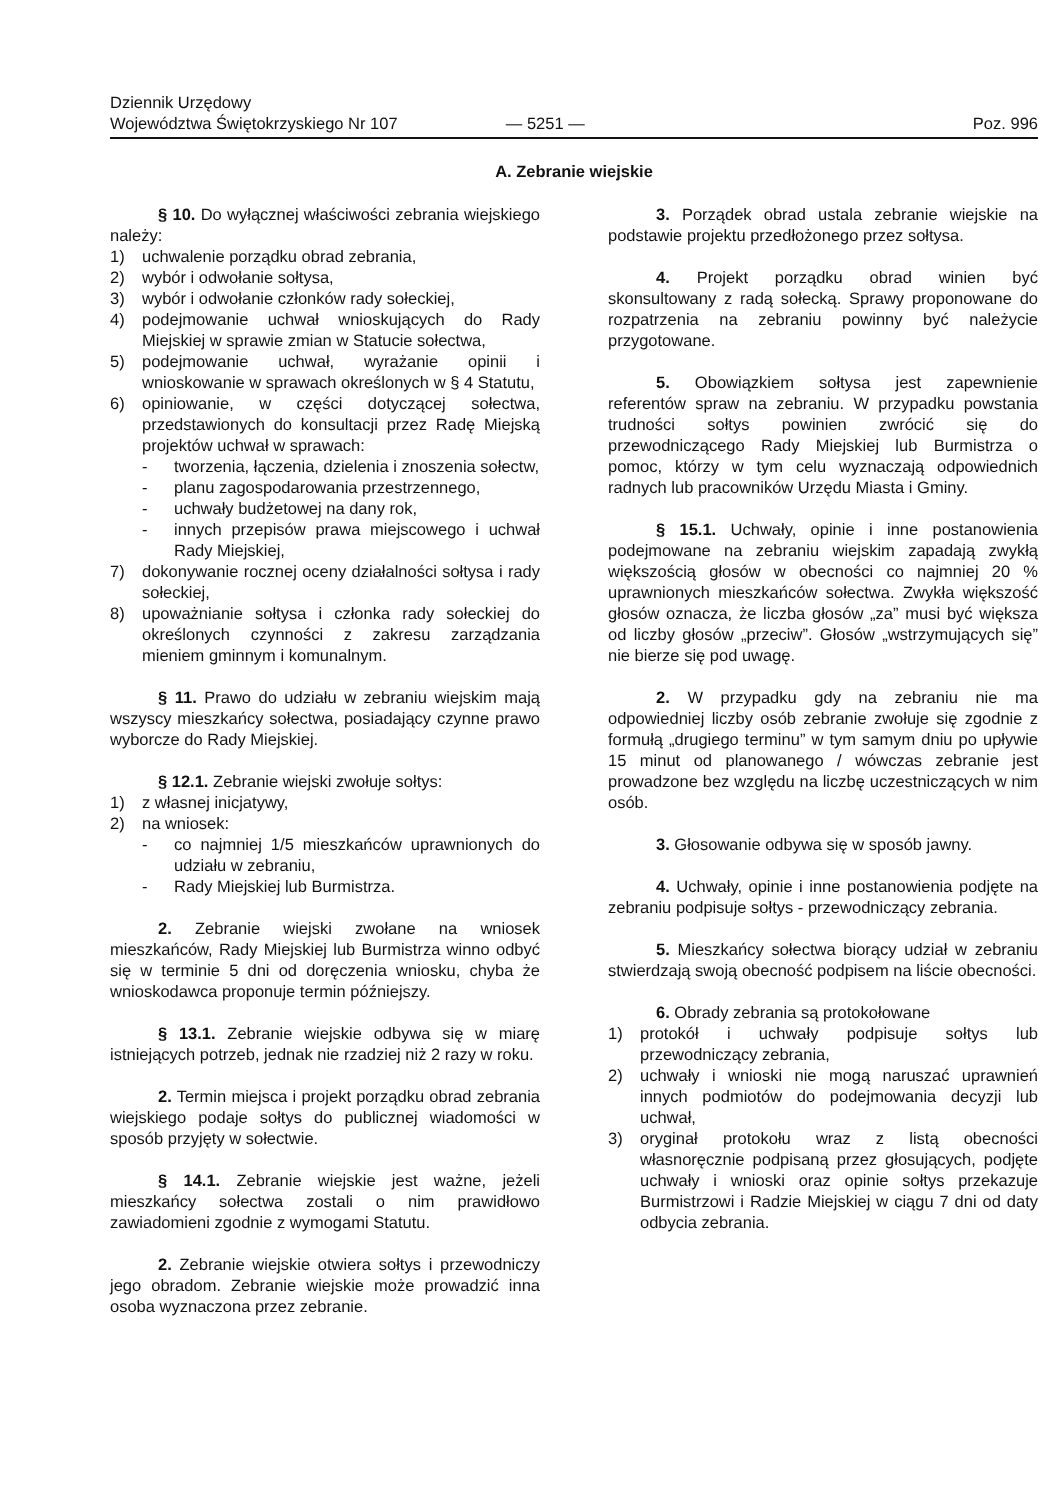Dziennik Urzędowy
Województwa Świętokrzyskiego Nr 107
— 5251 —
Poz. 996
A. Zebranie wiejskie
§ 10. Do wyłącznej właściwości zebrania wiejskiego należy:
1) uchwalenie porządku obrad zebrania,
2) wybór i odwołanie sołtysa,
3) wybór i odwołanie członków rady sołeckiej,
4) podejmowanie uchwał wnioskujących do Rady Miejskiej w sprawie zmian w Statucie sołectwa,
5) podejmowanie uchwał, wyrażanie opinii i wnioskowanie w sprawach określonych w § 4 Statutu,
6) opiniowanie, w części dotyczącej sołectwa, przedstawionych do konsultacji przez Radę Miejską projektów uchwał w sprawach:
- tworzenia, łączenia, dzielenia i znoszenia sołectw,
- planu zagospodarowania przestrzennego,
- uchwały budżetowej na dany rok,
- innych przepisów prawa miejscowego i uchwał Rady Miejskiej,
7) dokonywanie rocznej oceny działalności sołtysa i rady sołeckiej,
8) upoważnianie sołtysa i członka rady sołeckiej do określonych czynności z zakresu zarządzania mieniem gminnym i komunalnym.
§ 11. Prawo do udziału w zebraniu wiejskim mają wszyscy mieszkańcy sołectwa, posiadający czynne prawo wyborcze do Rady Miejskiej.
§ 12.1. Zebranie wiejski zwołuje sołtys:
1) z własnej inicjatywy,
2) na wniosek:
- co najmniej 1/5 mieszkańców uprawnionych do udziału w zebraniu,
- Rady Miejskiej lub Burmistrza.
2. Zebranie wiejski zwołane na wniosek mieszkańców, Rady Miejskiej lub Burmistrza winno odbyć się w terminie 5 dni od doręczenia wniosku, chyba że wnioskodawca proponuje termin późniejszy.
§ 13.1. Zebranie wiejskie odbywa się w miarę istniejących potrzeb, jednak nie rzadziej niż 2 razy w roku.
2. Termin miejsca i projekt porządku obrad zebrania wiejskiego podaje sołtys do publicznej wiadomości w sposób przyjęty w sołectwie.
§ 14.1. Zebranie wiejskie jest ważne, jeżeli mieszkańcy sołectwa zostali o nim prawidłowo zawiadomieni zgodnie z wymogami Statutu.
2. Zebranie wiejskie otwiera sołtys i przewodniczy jego obradom. Zebranie wiejskie może prowadzić inna osoba wyznaczona przez zebranie.
3. Porządek obrad ustala zebranie wiejskie na podstawie projektu przedłożonego przez sołtysa.
4. Projekt porządku obrad winien być skonsultowany z radą sołecką. Sprawy proponowane do rozpatrzenia na zebraniu powinny być należycie przygotowane.
5. Obowiązkiem sołtysa jest zapewnienie referentów spraw na zebraniu. W przypadku powstania trudności sołtys powinien zwrócić się do przewodniczącego Rady Miejskiej lub Burmistrza o pomoc, którzy w tym celu wyznaczają odpowiednich radnych lub pracowników Urzędu Miasta i Gminy.
§ 15.1. Uchwały, opinie i inne postanowienia podejmowane na zebraniu wiejskim zapadają zwykłą większością głosów w obecności co najmniej 20 % uprawnionych mieszkańców sołectwa. Zwykła większość głosów oznacza, że liczba głosów „za” musi być większa od liczby głosów „przeciw”. Głosów „wstrzymujących się” nie bierze się pod uwagę.
2. W przypadku gdy na zebraniu nie ma odpowiedniej liczby osób zebranie zwołuje się zgodnie z formułą „drugiego terminu” w tym samym dniu po upływie 15 minut od planowanego / wówczas zebranie jest prowadzone bez względu na liczbę uczestniczących w nim osób.
3. Głosowanie odbywa się w sposób jawny.
4. Uchwały, opinie i inne postanowienia podjęte na zebraniu podpisuje sołtys - przewodniczący zebrania.
5. Mieszkańcy sołectwa biorący udział w zebraniu stwierdzają swoją obecność podpisem na liście obecności.
6. Obrady zebrania są protokołowane
1) protokół i uchwały podpisuje sołtys lub przewodniczący zebrania,
2) uchwały i wnioski nie mogą naruszać uprawnień innych podmiotów do podejmowania decyzji lub uchwał,
3) oryginał protokołu wraz z listą obecności własnoręcznie podpisaną przez głosujących, podjęte uchwały i wnioski oraz opinie sołtys przekazuje Burmistrzowi i Radzie Miejskiej w ciągu 7 dni od daty odbycia zebrania.